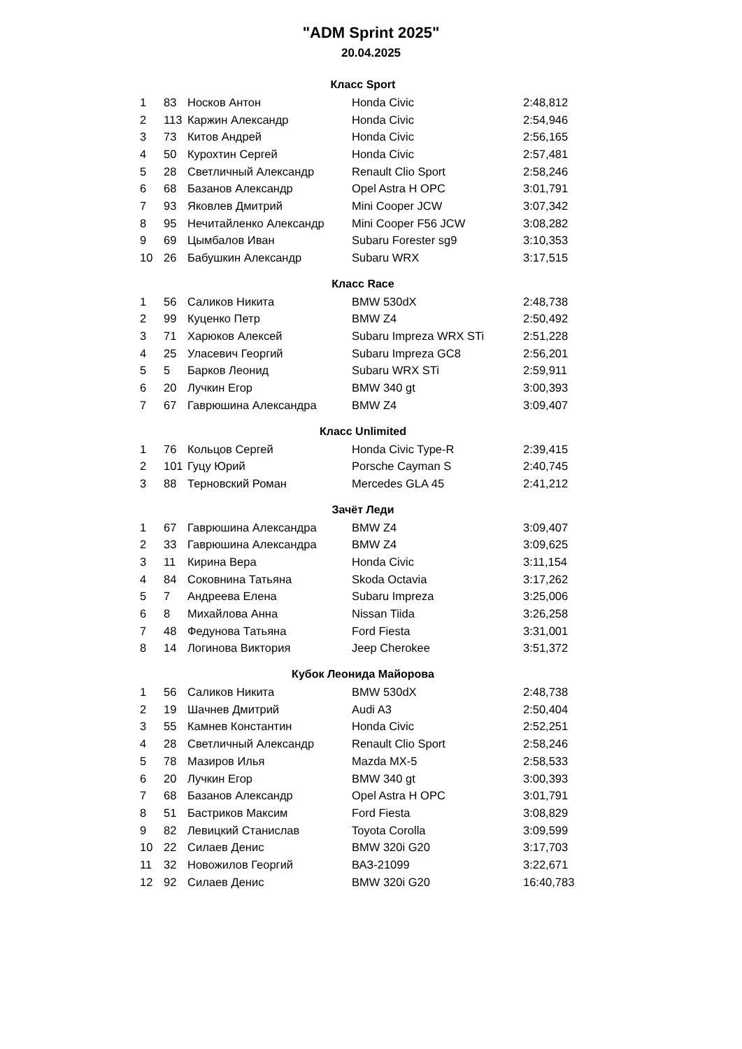"ADM Sprint 2025"
20.04.2025
| Класс Sport | | | | |
| --- | --- | --- | --- | --- |
| 1 | 83 | Носков Антон | Honda Civic | 2:48,812 |
| 2 | 113 | Каржин Александр | Honda Civic | 2:54,946 |
| 3 | 73 | Китов Андрей | Honda Civic | 2:56,165 |
| 4 | 50 | Курохтин Сергей | Honda Civic | 2:57,481 |
| 5 | 28 | Светличный Александр | Renault Clio Sport | 2:58,246 |
| 6 | 68 | Базанов Александр | Opel Astra H OPC | 3:01,791 |
| 7 | 93 | Яковлев Дмитрий | Mini Cooper JCW | 3:07,342 |
| 8 | 95 | Нечитайленко Александр | Mini Cooper F56 JCW | 3:08,282 |
| 9 | 69 | Цымбалов Иван | Subaru Forester sg9 | 3:10,353 |
| 10 | 26 | Бабушкин Александр | Subaru WRX | 3:17,515 |
| Класс Race | | | | |
| 1 | 56 | Саликов Никита | BMW 530dX | 2:48,738 |
| 2 | 99 | Куценко Петр | BMW Z4 | 2:50,492 |
| 3 | 71 | Харюков Алексей | Subaru Impreza WRX STi | 2:51,228 |
| 4 | 25 | Уласевич Георгий | Subaru Impreza GC8 | 2:56,201 |
| 5 | 5 | Барков Леонид | Subaru WRX STi | 2:59,911 |
| 6 | 20 | Лучкин Егор | BMW 340 gt | 3:00,393 |
| 7 | 67 | Гаврюшина Александра | BMW Z4 | 3:09,407 |
| Класс Unlimited | | | | |
| 1 | 76 | Кольцов Сергей | Honda Civic Type-R | 2:39,415 |
| 2 | 101 | Гуцу Юрий | Porsche Cayman S | 2:40,745 |
| 3 | 88 | Терновский Роман | Mercedes GLA 45 | 2:41,212 |
| Зачёт Леди | | | | |
| 1 | 67 | Гаврюшина Александра | BMW Z4 | 3:09,407 |
| 2 | 33 | Гаврюшина Александра | BMW Z4 | 3:09,625 |
| 3 | 11 | Кирина Вера | Honda Civic | 3:11,154 |
| 4 | 84 | Соковнина Татьяна | Skoda Octavia | 3:17,262 |
| 5 | 7 | Андреева Елена | Subaru Impreza | 3:25,006 |
| 6 | 8 | Михайлова Анна | Nissan Tiida | 3:26,258 |
| 7 | 48 | Федунова Татьяна | Ford Fiesta | 3:31,001 |
| 8 | 14 | Логинова Виктория | Jeep Cherokee | 3:51,372 |
| Кубок Леонида Майорова | | | | |
| 1 | 56 | Саликов Никита | BMW 530dX | 2:48,738 |
| 2 | 19 | Шачнев Дмитрий | Audi A3 | 2:50,404 |
| 3 | 55 | Камнев Константин | Honda Civic | 2:52,251 |
| 4 | 28 | Светличный Александр | Renault Clio Sport | 2:58,246 |
| 5 | 78 | Мазиров Илья | Mazda MX-5 | 2:58,533 |
| 6 | 20 | Лучкин Егор | BMW 340 gt | 3:00,393 |
| 7 | 68 | Базанов Александр | Opel Astra H OPC | 3:01,791 |
| 8 | 51 | Бастриков Максим | Ford Fiesta | 3:08,829 |
| 9 | 82 | Левицкий Станислав | Toyota Corolla | 3:09,599 |
| 10 | 22 | Силаев Денис | BMW 320i G20 | 3:17,703 |
| 11 | 32 | Новожилов Георгий | ВАЗ-21099 | 3:22,671 |
| 12 | 92 | Силаев Денис | BMW 320i G20 | 16:40,783 |